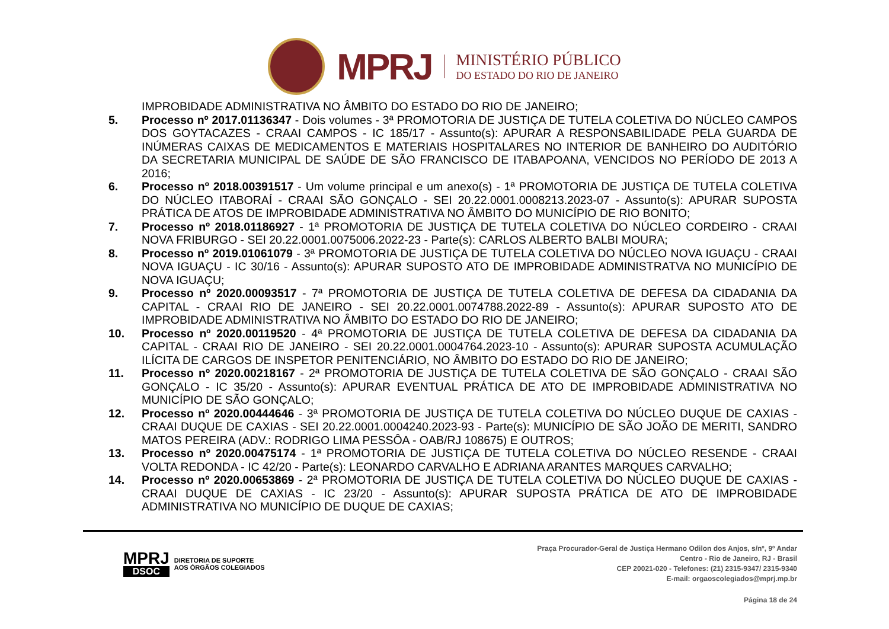MPRJ
MINISTÉRIO PÚBLICO
DO ESTADO DO RIO DE JANEIRO
IMPROBIDADE ADMINISTRATIVA NO ÂMBITO DO ESTADO DO RIO DE JANEIRO;
5. Processo nº 2017.01136347 - Dois volumes - 3ª PROMOTORIA DE JUSTIÇA DE TUTELA COLETIVA DO NÚCLEO CAMPOS DOS GOYTACAZES - CRAAI CAMPOS - IC 185/17 - Assunto(s): APURAR A RESPONSABILIDADE PELA GUARDA DE INÚMERAS CAIXAS DE MEDICAMENTOS E MATERIAIS HOSPITALARES NO INTERIOR DE BANHEIRO DO AUDITÓRIO DA SECRETARIA MUNICIPAL DE SAÚDE DE SÃO FRANCISCO DE ITABAPOANA, VENCIDOS NO PERÍODO DE 2013 A 2016;
6. Processo nº 2018.00391517 - Um volume principal e um anexo(s) - 1ª PROMOTORIA DE JUSTIÇA DE TUTELA COLETIVA DO NÚCLEO ITABORAÍ - CRAAI SÃO GONÇALO - SEI 20.22.0001.0008213.2023-07 - Assunto(s): APURAR SUPOSTA PRÁTICA DE ATOS DE IMPROBIDADE ADMINISTRATIVA NO ÂMBITO DO MUNICÍPIO DE RIO BONITO;
7. Processo nº 2018.01186927 - 1ª PROMOTORIA DE JUSTIÇA DE TUTELA COLETIVA DO NÚCLEO CORDEIRO - CRAAI NOVA FRIBURGO - SEI 20.22.0001.0075006.2022-23 - Parte(s): CARLOS ALBERTO BALBI MOURA;
8. Processo nº 2019.01061079 - 3ª PROMOTORIA DE JUSTIÇA DE TUTELA COLETIVA DO NÚCLEO NOVA IGUAÇU - CRAAI NOVA IGUAÇU - IC 30/16 - Assunto(s): APURAR SUPOSTO ATO DE IMPROBIDADE ADMINISTRATVA NO MUNICÍPIO DE NOVA IGUAÇU;
9. Processo nº 2020.00093517 - 7ª PROMOTORIA DE JUSTIÇA DE TUTELA COLETIVA DE DEFESA DA CIDADANIA DA CAPITAL - CRAAI RIO DE JANEIRO - SEI 20.22.0001.0074788.2022-89 - Assunto(s): APURAR SUPOSTO ATO DE IMPROBIDADE ADMINISTRATIVA NO ÂMBITO DO ESTADO DO RIO DE JANEIRO;
10. Processo nº 2020.00119520 - 4ª PROMOTORIA DE JUSTIÇA DE TUTELA COLETIVA DE DEFESA DA CIDADANIA DA CAPITAL - CRAAI RIO DE JANEIRO - SEI 20.22.0001.0004764.2023-10 - Assunto(s): APURAR SUPOSTA ACUMULAÇÃO ILÍCITA DE CARGOS DE INSPETOR PENITENCIÁRIO, NO ÂMBITO DO ESTADO DO RIO DE JANEIRO;
11. Processo nº 2020.00218167 - 2ª PROMOTORIA DE JUSTIÇA DE TUTELA COLETIVA DE SÃO GONÇALO - CRAAI SÃO GONÇALO - IC 35/20 - Assunto(s): APURAR EVENTUAL PRÁTICA DE ATO DE IMPROBIDADE ADMINISTRATIVA NO MUNICÍPIO DE SÃO GONÇALO;
12. Processo nº 2020.00444646 - 3ª PROMOTORIA DE JUSTIÇA DE TUTELA COLETIVA DO NÚCLEO DUQUE DE CAXIAS - CRAAI DUQUE DE CAXIAS - SEI 20.22.0001.0004240.2023-93 - Parte(s): MUNICÍPIO DE SÃO JOÃO DE MERITI, SANDRO MATOS PEREIRA (ADV.: RODRIGO LIMA PESSÔA - OAB/RJ 108675) E OUTROS;
13. Processo nº 2020.00475174 - 1ª PROMOTORIA DE JUSTIÇA DE TUTELA COLETIVA DO NÚCLEO RESENDE - CRAAI VOLTA REDONDA - IC 42/20 - Parte(s): LEONARDO CARVALHO E ADRIANA ARANTES MARQUES CARVALHO;
14. Processo nº 2020.00653869 - 2ª PROMOTORIA DE JUSTIÇA DE TUTELA COLETIVA DO NÚCLEO DUQUE DE CAXIAS - CRAAI DUQUE DE CAXIAS - IC 23/20 - Assunto(s): APURAR SUPOSTA PRÁTICA DE ATO DE IMPROBIDADE ADMINISTRATIVA NO MUNICÍPIO DE DUQUE DE CAXIAS;
MPRJ
DSOC
DIRETORIA DE SUPORTE
AOS ÓRGÃOS COLEGIADOS
Praça Procurador-Geral de Justiça Hermano Odilon dos Anjos, s/nº, 9º Andar
Centro - Rio de Janeiro, RJ - Brasil
CEP 20021-020 - Telefones: (21) 2315-9347/ 2315-9340
E-mail: orgaoscolegiados@mprj.mp.br
Página 18 de 24